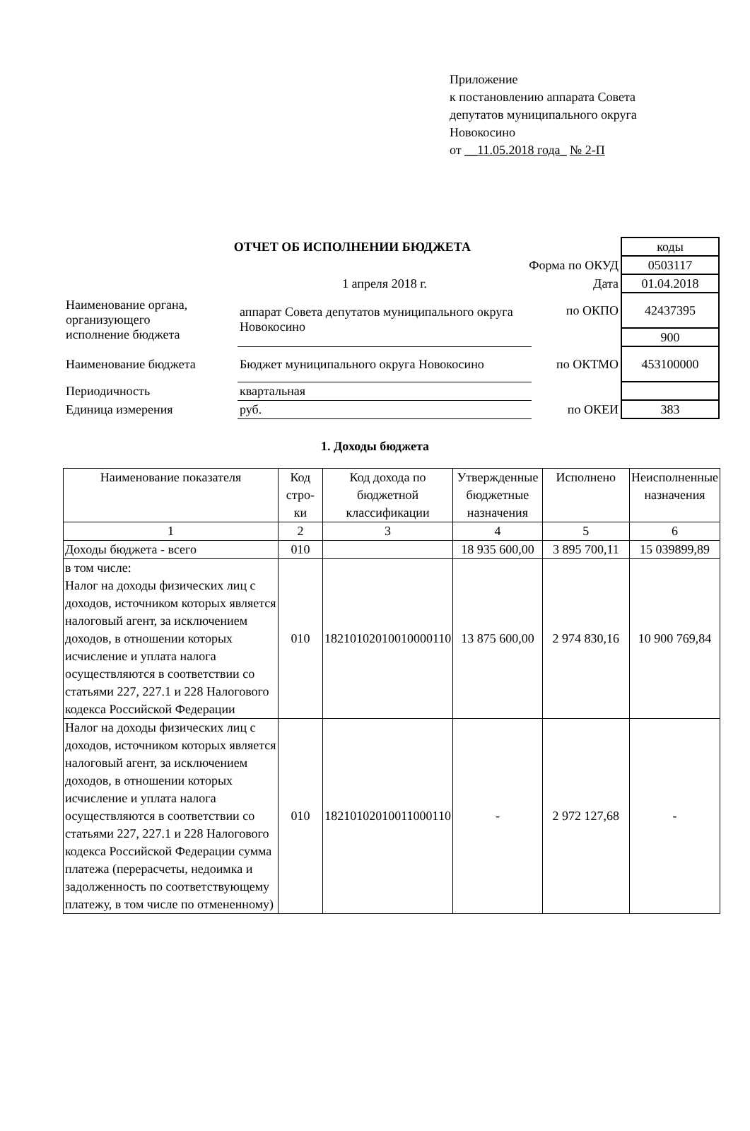Приложение
к постановлению аппарата Совета
депутатов муниципального округа
Новокосино
от __11.05.2018 года_ № 2-П
| ОТЧЕТ ОБ ИСПОЛНЕНИИ БЮДЖЕТА | | | | коды |
| Форма по ОКУД | | | | 0503117 |
| | 1 апреля 2018 г. | | Дата | 01.04.2018 |
| Наименование органа, организующего исполнение бюджета | аппарат Совета депутатов муниципального округа Новокосино | | по ОКПО | 42437395 |
| | | | | 900 |
| Наименование бюджета | Бюджет муниципального округа Новокосино | | по ОКТМО | 453100000 |
| Периодичность | квартальная | | | |
| Единица измерения | руб. | | по ОКЕИ | 383 |
1. Доходы бюджета
| Наименование показателя | Код стро-ки | Код дохода по бюджетной классификации | Утвержденные бюджетные назначения | Исполнено | Неисполненные назначения |
| --- | --- | --- | --- | --- | --- |
| 1 | 2 | 3 | 4 | 5 | 6 |
| Доходы бюджета - всего | 010 | | 18 935 600,00 | 3 895 700,11 | 15 039899,89 |
| в том числе: Налог на доходы физических лиц с доходов, источником которых является налоговый агент, за исключением доходов, в отношении которых исчисление и уплата налога осуществляются в соответствии со статьями 227, 227.1 и 228 Налогового кодекса Российской Федерации | 010 | 18210102010010000110 | 13 875 600,00 | 2 974 830,16 | 10 900 769,84 |
| Налог на доходы физических лиц с доходов, источником которых является налоговый агент, за исключением доходов, в отношении которых исчисление и уплата налога осуществляются в соответствии со статьями 227, 227.1 и 228 Налогового кодекса Российской Федерации сумма платежа (перерасчеты, недоимка и задолженность по соответствующему платежу, в том числе по отмененному) | 010 | 18210102010011000110 | - | 2 972 127,68 | - |